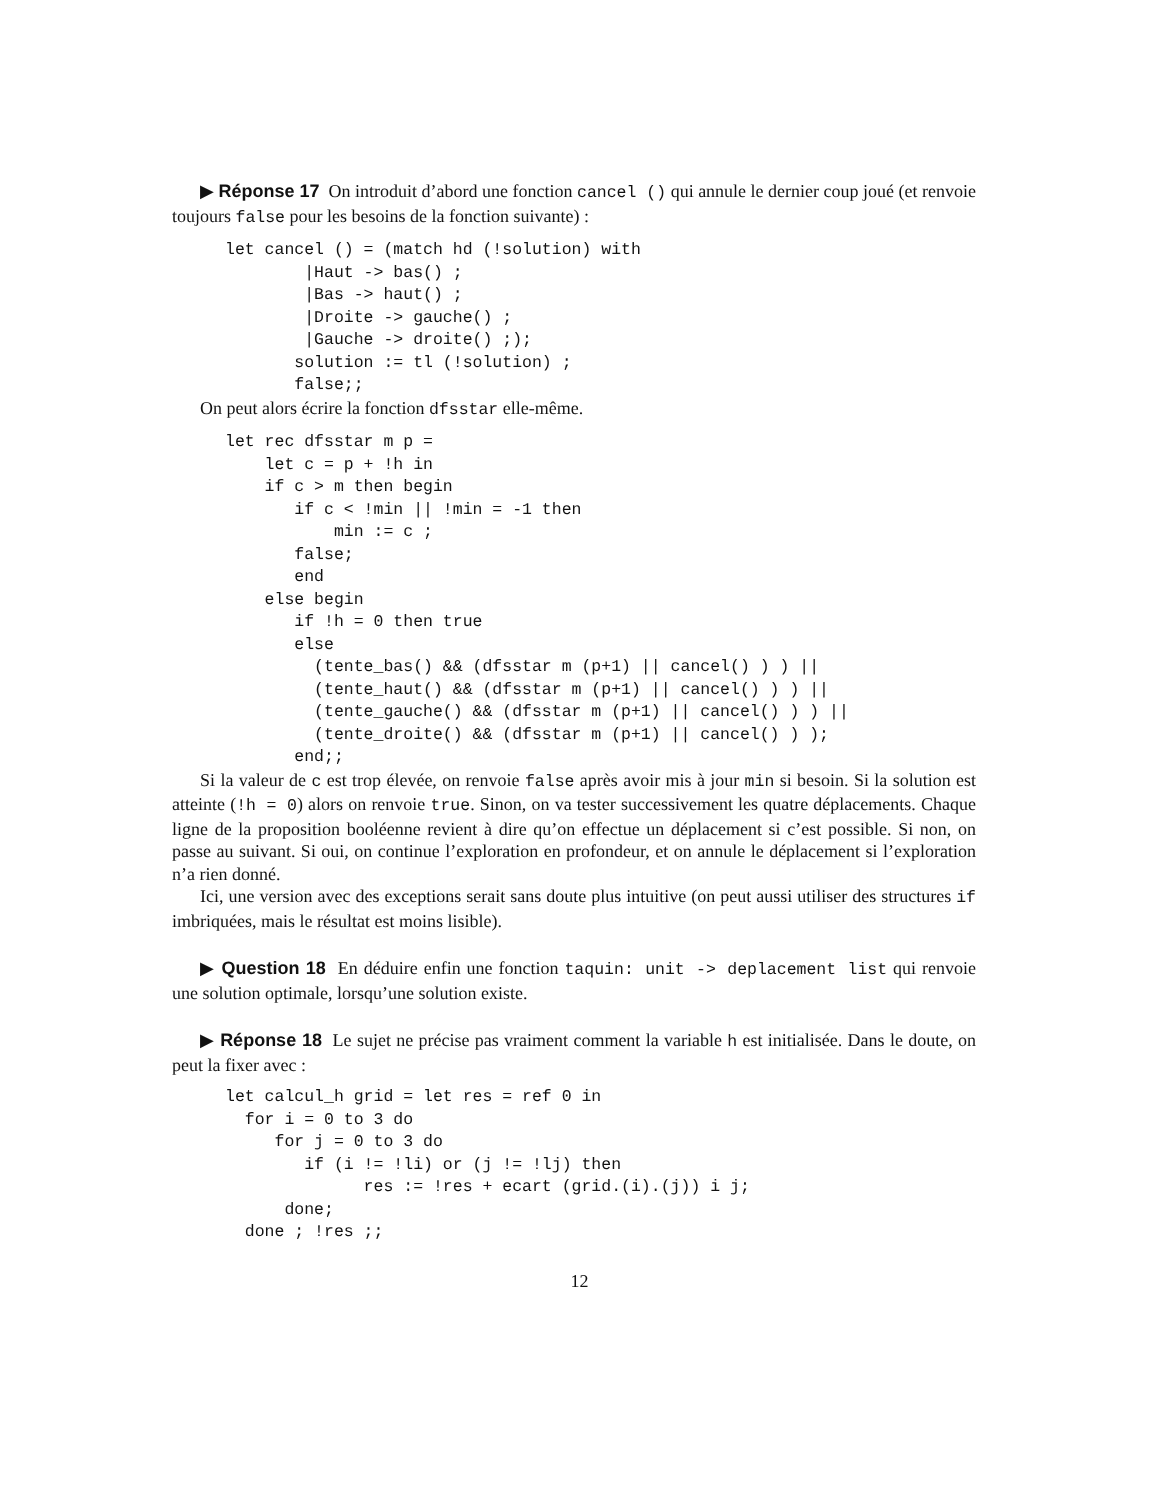▶ Réponse 17 On introduit d’abord une fonction cancel () qui annule le dernier coup joué (et renvoie toujours false pour les besoins de la fonction suivante) :
let cancel () = (match hd (!solution) with
        |Haut -> bas() ;
        |Bas -> haut() ;
        |Droite -> gauche() ;
        |Gauche -> droite() ;);
       solution := tl (!solution) ;
       false;;
On peut alors écrire la fonction dfsstar elle-même.
let rec dfsstar m p =
    let c = p + !h in
    if c > m then begin
       if c < !min || !min = -1 then
           min := c ;
       false;
       end
    else begin
       if !h = 0 then true
       else
         (tente_bas() && (dfsstar m (p+1) || cancel() ) ) ||
         (tente_haut() && (dfsstar m (p+1) || cancel() ) ) ||
         (tente_gauche() && (dfsstar m (p+1) || cancel() ) ) ||
         (tente_droite() && (dfsstar m (p+1) || cancel() ) );
       end;;
Si la valeur de c est trop élevée, on renvoie false après avoir mis à jour min si besoin. Si la solution est atteinte (!h = 0) alors on renvoie true. Sinon, on va tester successivement les quatre déplacements. Chaque ligne de la proposition booléenne revient à dire qu’on effectue un déplacement si c’est possible. Si non, on passe au suivant. Si oui, on continue l’exploration en profondeur, et on annule le déplacement si l’exploration n’a rien donné.
Ici, une version avec des exceptions serait sans doute plus intuitive (on peut aussi utiliser des structures if imbriquées, mais le résultat est moins lisible).
▶ Question 18 En déduire enfin une fonction taquin: unit -> deplacement list qui renvoie une solution optimale, lorsqu’une solution existe.
▶ Réponse 18 Le sujet ne précise pas vraiment comment la variable h est initialisée. Dans le doute, on peut la fixer avec :
let calcul_h grid = let res = ref 0 in
  for i = 0 to 3 do
     for j = 0 to 3 do
        if (i != !li) or (j != !lj) then
              res := !res + ecart (grid.(i).(j)) i j;
      done;
  done ; !res ;;
12